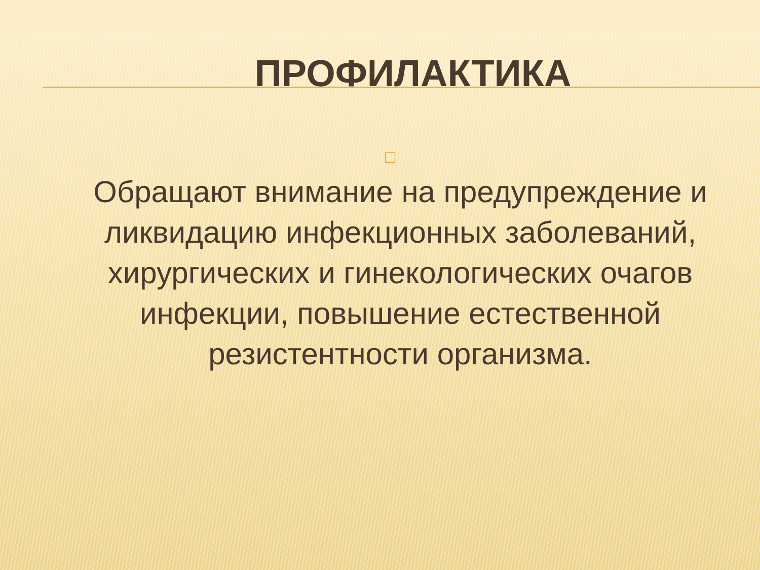ПРОФИЛАКТИКА
□
Обращают внимание на предупреждение и ликвидацию инфекционных заболеваний, хирургических и гинекологических очагов инфекции, повышение естественной резистентности организма.